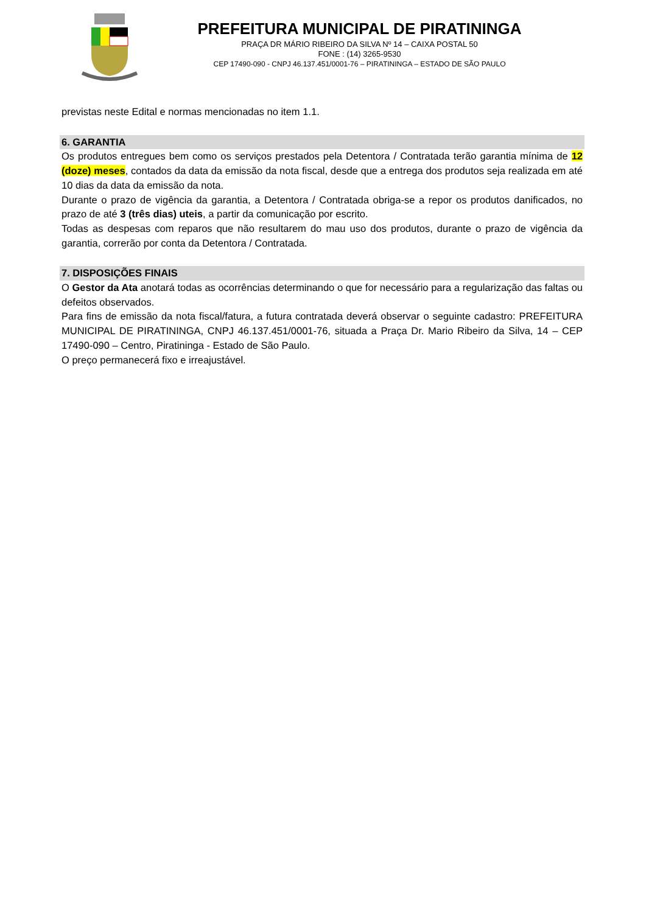PREFEITURA MUNICIPAL DE PIRATININGA
PRAÇA DR MÁRIO RIBEIRO DA SILVA Nº 14 – CAIXA POSTAL 50
FONE : (14) 3265-9530
CEP 17490-090 - CNPJ 46.137.451/0001-76 – PIRATININGA – ESTADO DE SÃO PAULO
previstas neste Edital e normas mencionadas no item 1.1.
6. GARANTIA
Os produtos entregues bem como os serviços prestados pela Detentora / Contratada terão garantia mínima de 12 (doze) meses, contados da data da emissão da nota fiscal, desde que a entrega dos produtos seja realizada em até 10 dias da data da emissão da nota.
Durante o prazo de vigência da garantia, a Detentora / Contratada obriga-se a repor os produtos danificados, no prazo de até 3 (três dias) uteis, a partir da comunicação por escrito.
Todas as despesas com reparos que não resultarem do mau uso dos produtos, durante o prazo de vigência da garantia, correrão por conta da Detentora / Contratada.
7. DISPOSIÇÕES FINAIS
O Gestor da Ata anotará todas as ocorrências determinando o que for necessário para a regularização das faltas ou defeitos observados.
Para fins de emissão da nota fiscal/fatura, a futura contratada deverá observar o seguinte cadastro: PREFEITURA MUNICIPAL DE PIRATININGA, CNPJ 46.137.451/0001-76, situada a Praça Dr. Mario Ribeiro da Silva, 14 – CEP 17490-090 – Centro, Piratininga - Estado de São Paulo.
O preço permanecerá fixo e irreajustável.